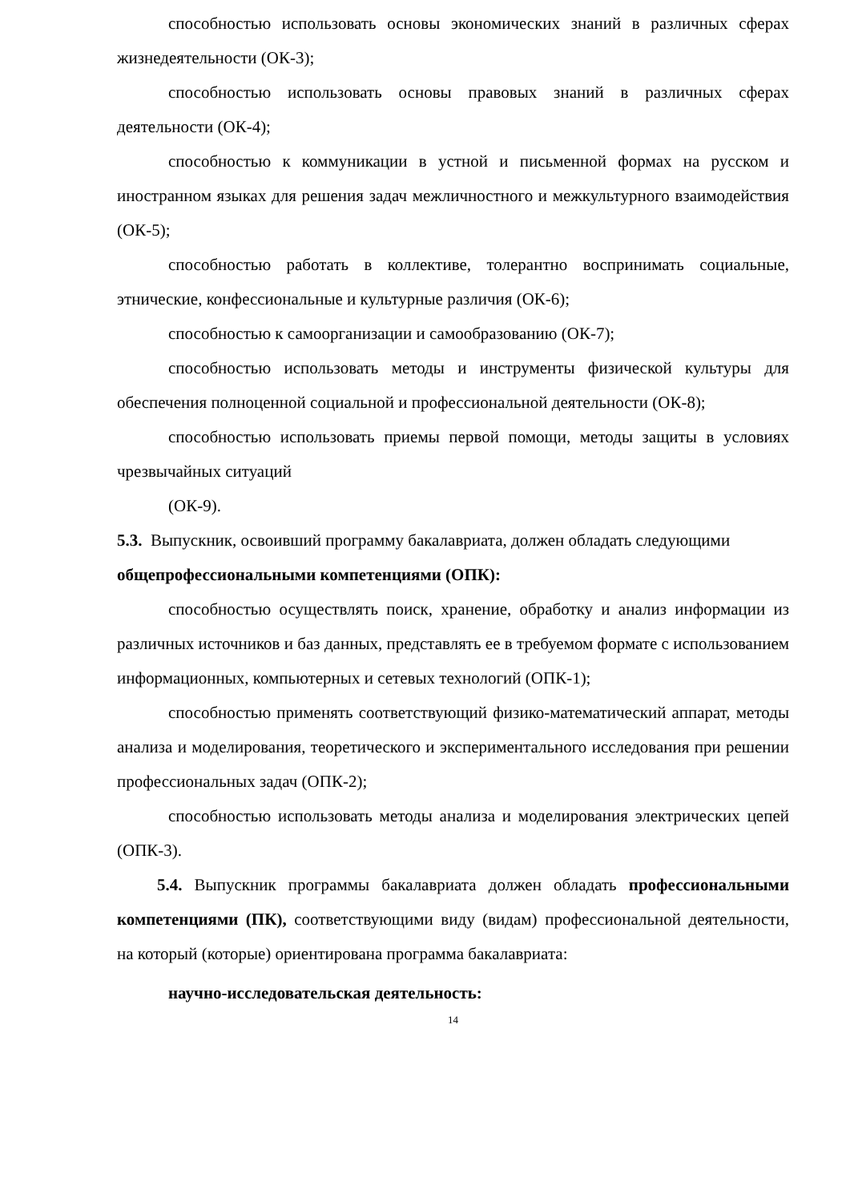способностью использовать основы экономических знаний в различных сферах жизнедеятельности (ОК-3);
способностью использовать основы правовых знаний в различных сферах деятельности (ОК-4);
способностью к коммуникации в устной и письменной формах на русском и иностранном языках для решения задач межличностного и межкультурного взаимодействия (ОК-5);
способностью работать в коллективе, толерантно воспринимать социальные, этнические, конфессиональные и культурные различия (ОК-6);
способностью к самоорганизации и самообразованию (ОК-7);
способностью использовать методы и инструменты физической культуры для обеспечения полноценной социальной и профессиональной деятельности (ОК-8);
способностью использовать приемы первой помощи, методы защиты в условиях чрезвычайных ситуаций
(ОК-9).
5.3. Выпускник, освоивший программу бакалавриата, должен обладать следующими общепрофессиональными компетенциями (ОПК):
способностью осуществлять поиск, хранение, обработку и анализ информации из различных источников и баз данных, представлять ее в требуемом формате с использованием информационных, компьютерных и сетевых технологий (ОПК-1);
способностью применять соответствующий физико-математический аппарат, методы анализа и моделирования, теоретического и экспериментального исследования при решении профессиональных задач (ОПК-2);
способностью использовать методы анализа и моделирования электрических цепей (ОПК-3).
5.4. Выпускник программы бакалавриата должен обладать профессиональными компетенциями (ПК), соответствующими виду (видам) профессиональной деятельности, на который (которые) ориентирована программа бакалавриата:
научно-исследовательская деятельность:
14